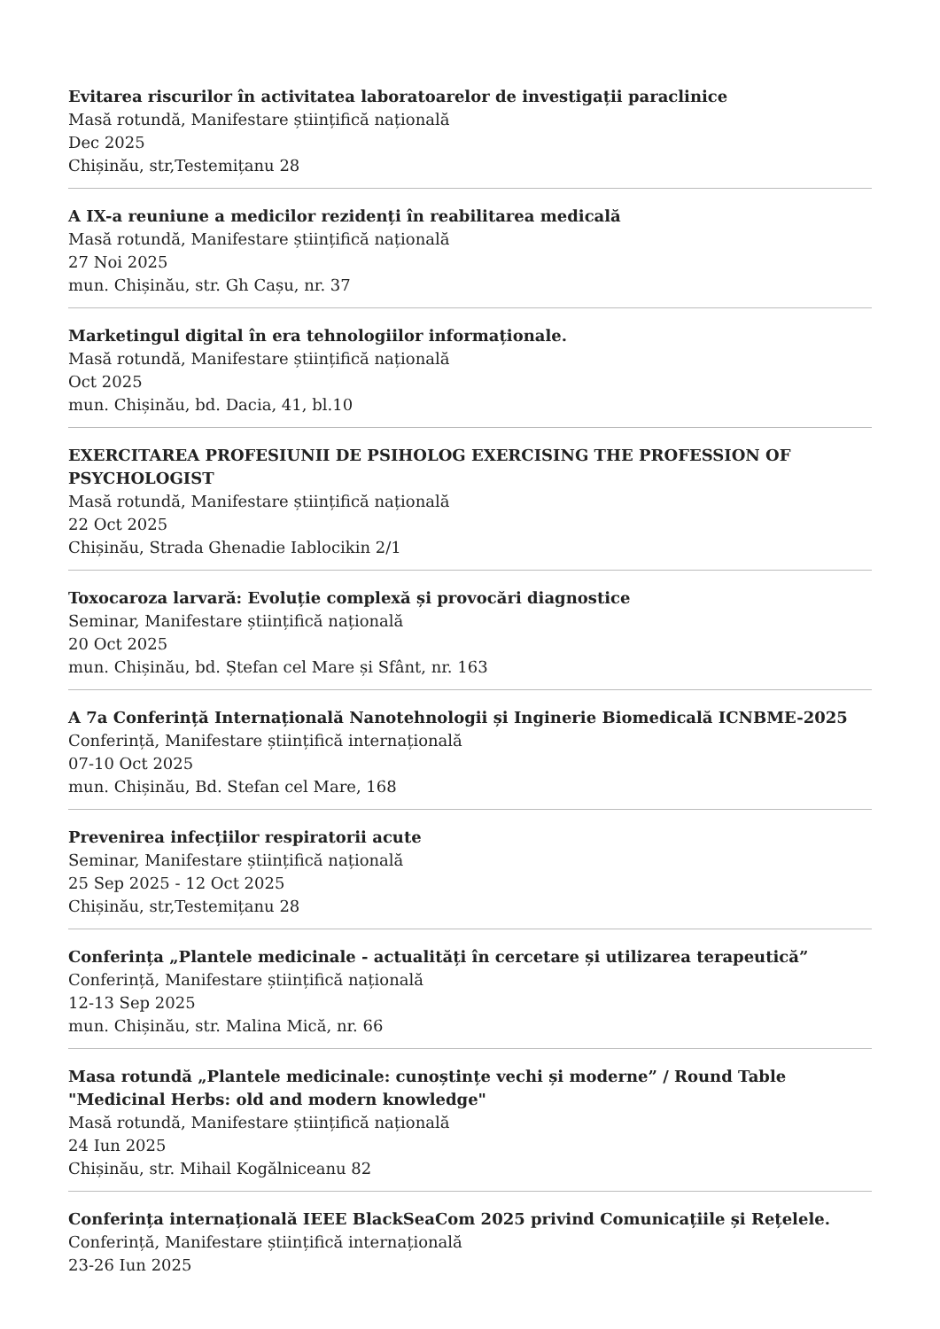Evitarea riscurilor în activitatea laboratoarelor de investigații paraclinice
Masă rotundă, Manifestare științifică națională
Dec 2025
Chișinău, str,Testemițanu 28
A IX-a reuniune a medicilor rezidenți în reabilitarea medicală
Masă rotundă, Manifestare științifică națională
27 Noi 2025
mun. Chișinău, str. Gh Cașu, nr. 37
Marketingul digital în era tehnologiilor informaționale.
Masă rotundă, Manifestare științifică națională
Oct 2025
mun. Chișinău, bd. Dacia, 41, bl.10
EXERCITAREA PROFESIUNII DE PSIHOLOG EXERCISING THE PROFESSION OF PSYCHOLOGIST
Masă rotundă, Manifestare științifică națională
22 Oct 2025
Chișinău, Strada Ghenadie Iablocikin 2/1
Toxocaroza larvară: Evoluție complexă și provocări diagnostice
Seminar, Manifestare științifică națională
20 Oct 2025
mun. Chișinău, bd. Ștefan cel Mare și Sfânt, nr. 163
A 7a Conferință Internațională Nanotehnologii și Inginerie Biomedicală ICNBME-2025
Conferință, Manifestare științifică internațională
07-10 Oct 2025
mun. Chișinău, Bd. Stefan cel Mare, 168
Prevenirea infecțiilor respiratorii acute
Seminar, Manifestare științifică națională
25 Sep 2025 - 12 Oct 2025
Chișinău, str,Testemițanu 28
Conferința „Plantele medicinale - actualități în cercetare și utilizarea terapeutică”
Conferință, Manifestare științifică națională
12-13 Sep 2025
mun. Chișinău, str. Malina Mică, nr. 66
Masa rotundă „Plantele medicinale: cunoștințe vechi și moderne” / Round Table "Medicinal Herbs: old and modern knowledge"
Masă rotundă, Manifestare științifică națională
24 Iun 2025
Chișinău, str. Mihail Kogălniceanu 82
Conferința internațională IEEE BlackSeaCom 2025 privind Comunicațiile și Rețelele.
Conferință, Manifestare științifică internațională
23-26 Iun 2025